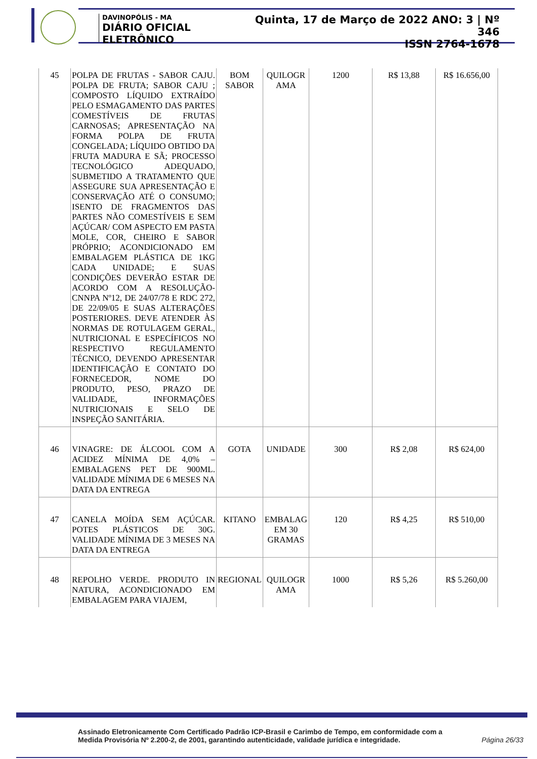DAVINOPÓLIS - MA
DIÁRIO OFICIAL ELETRÔNICO
Quinta, 17 de Março de 2022 ANO: 3 | Nº 346
ISSN 2764-1678
| 45 | POLPA DE FRUTAS - SABOR CAJU. POLPA DE FRUTA; SABOR CAJU ; COMPOSTO LÍQUIDO EXTRAÍDO PELO ESMAGAMENTO DAS PARTES COMESTÍVEIS DE FRUTAS CARNOSAS; APRESENTAÇÃO NA FORMA POLPA DE FRUTA CONGELADA; LÍQUIDO OBTIDO DA FRUTA MADURA E SÃ; PROCESSO TECNOLÓGICO ADEQUADO, SUBMETIDO A TRATAMENTO QUE ASSEGURE SUA APRESENTAÇÃO E CONSERVAÇÃO ATÉ O CONSUMO; ISENTO DE FRAGMENTOS DAS PARTES NÃO COMESTÍVEIS E SEM AÇÚCAR/ COM ASPECTO EM PASTA MOLE, COR, CHEIRO E SABOR PRÓPRIO; ACONDICIONADO EM EMBALAGEM PLÁSTICA DE 1KG CADA UNIDADE; E SUAS CONDIÇÕES DEVERÃO ESTAR DE ACORDO COM A RESOLUÇÃO-CNNPA Nº12, DE 24/07/78 E RDC 272, DE 22/09/05 E SUAS ALTERAÇÕES POSTERIORES. DEVE ATENDER ÀS NORMAS DE ROTULAGEM GERAL, NUTRICIONAL E ESPECÍFICOS NO RESPECTIVO REGULAMENTO TÉCNICO, DEVENDO APRESENTAR IDENTIFICAÇÃO E CONTATO DO FORNECEDOR, NOME DO PRODUTO, PESO, PRAZO DE VALIDADE, INFORMAÇÕES NUTRICIONAIS E SELO DE INSPEÇÃO SANITÁRIA. | BOM SABOR | QUILOGR AMA | 1200 | R$ 13,88 | R$ 16.656,00 |
| 46 | VINAGRE: DE ÁLCOOL COM A ACIDEZ MÍNIMA DE 4,0% – EMBALAGENS PET DE 900ML. VALIDADE MÍNIMA DE 6 MESES NA DATA DA ENTREGA | GOTA | UNIDADE | 300 | R$ 2,08 | R$ 624,00 |
| 47 | CANELA MOÍDA SEM AÇÚCAR. POTES PLÁSTICOS DE 30G. VALIDADE MÍNIMA DE 3 MESES NA DATA DA ENTREGA | KITANO | EMBALAG EM 30 GRAMAS | 120 | R$ 4,25 | R$ 510,00 |
| 48 | REPOLHO VERDE. PRODUTO IN NATURA, ACONDICIONADO EM EMBALAGEM PARA VIAJEM, | REGIONAL | QUILOGR AMA | 1000 | R$ 5,26 | R$ 5.260,00 |
Assinado Eletronicamente Com Certificado Padrão ICP-Brasil e Carimbo de Tempo, em conformidade com a
Medida Provisória Nº 2.200-2, de 2001, garantindo autenticidade, validade jurídica e integridade.
Página 26/33